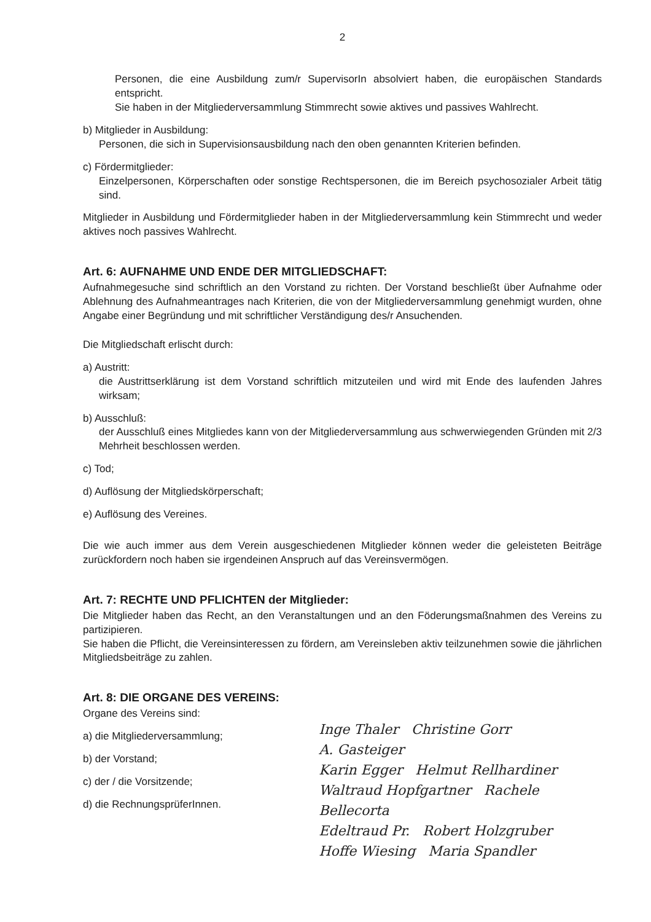2
Personen, die eine Ausbildung zum/r SupervisorIn absolviert haben, die europäischen Standards entspricht.
Sie haben in der Mitgliederversammlung Stimmrecht sowie aktives und passives Wahlrecht.
b) Mitglieder in Ausbildung:
Personen, die sich in Supervisionsausbildung nach den oben genannten Kriterien befinden.
c) Fördermitglieder:
Einzelpersonen, Körperschaften oder sonstige Rechtspersonen, die im Bereich psychosozialer Arbeit tätig sind.
Mitglieder in Ausbildung und Fördermitglieder haben in der Mitgliederversammlung kein Stimmrecht und weder aktives noch passives Wahlrecht.
Art. 6: AUFNAHME UND ENDE DER MITGLIEDSCHAFT:
Aufnahmegesuche sind schriftlich an den Vorstand zu richten. Der Vorstand beschließt über Aufnahme oder Ablehnung des Aufnahmeantrages nach Kriterien, die von der Mitgliederversammlung genehmigt wurden, ohne Angabe einer Begründung und mit schriftlicher Verständigung des/r Ansuchenden.
Die Mitgliedschaft erlischt durch:
a) Austritt:
die Austrittserklärung ist dem Vorstand schriftlich mitzuteilen und wird mit Ende des laufenden Jahres wirksam;
b) Ausschluß:
der Ausschluß eines Mitgliedes kann von der Mitgliederversammlung aus schwerwiegenden Gründen mit 2/3 Mehrheit beschlossen werden.
c) Tod;
d) Auflösung der Mitgliedskörperschaft;
e) Auflösung des Vereines.
Die wie auch immer aus dem Verein ausgeschiedenen Mitglieder können weder die geleisteten Beiträge zurückfordern noch haben sie irgendeinen Anspruch auf das Vereinsvermögen.
Art. 7: RECHTE UND PFLICHTEN der Mitglieder:
Die Mitglieder haben das Recht, an den Veranstaltungen und an den Föderungsmaßnahmen des Vereins zu partizipieren.
Sie haben die Pflicht, die Vereinsinteressen zu fördern, am Vereinsleben aktiv teilzunehmen sowie die jährlichen Mitgliedsbeiträge zu zahlen.
Art. 8: DIE ORGANE DES VEREINS:
Organe des Vereins sind:
a) die Mitgliederversammlung;
b) der Vorstand;
c) der / die Vorsitzende;
d) die RechnungsprüferInnen.
Inge Thaler Christine Gorr
A. Gasteiger
Karin Egger Helmut Rellhardiner
Waltraud Hopfgartner Rachele Bellecorta
Edeltraud Pr. Robert Holzgruber
Hoffe Wiesing Maria Spandler